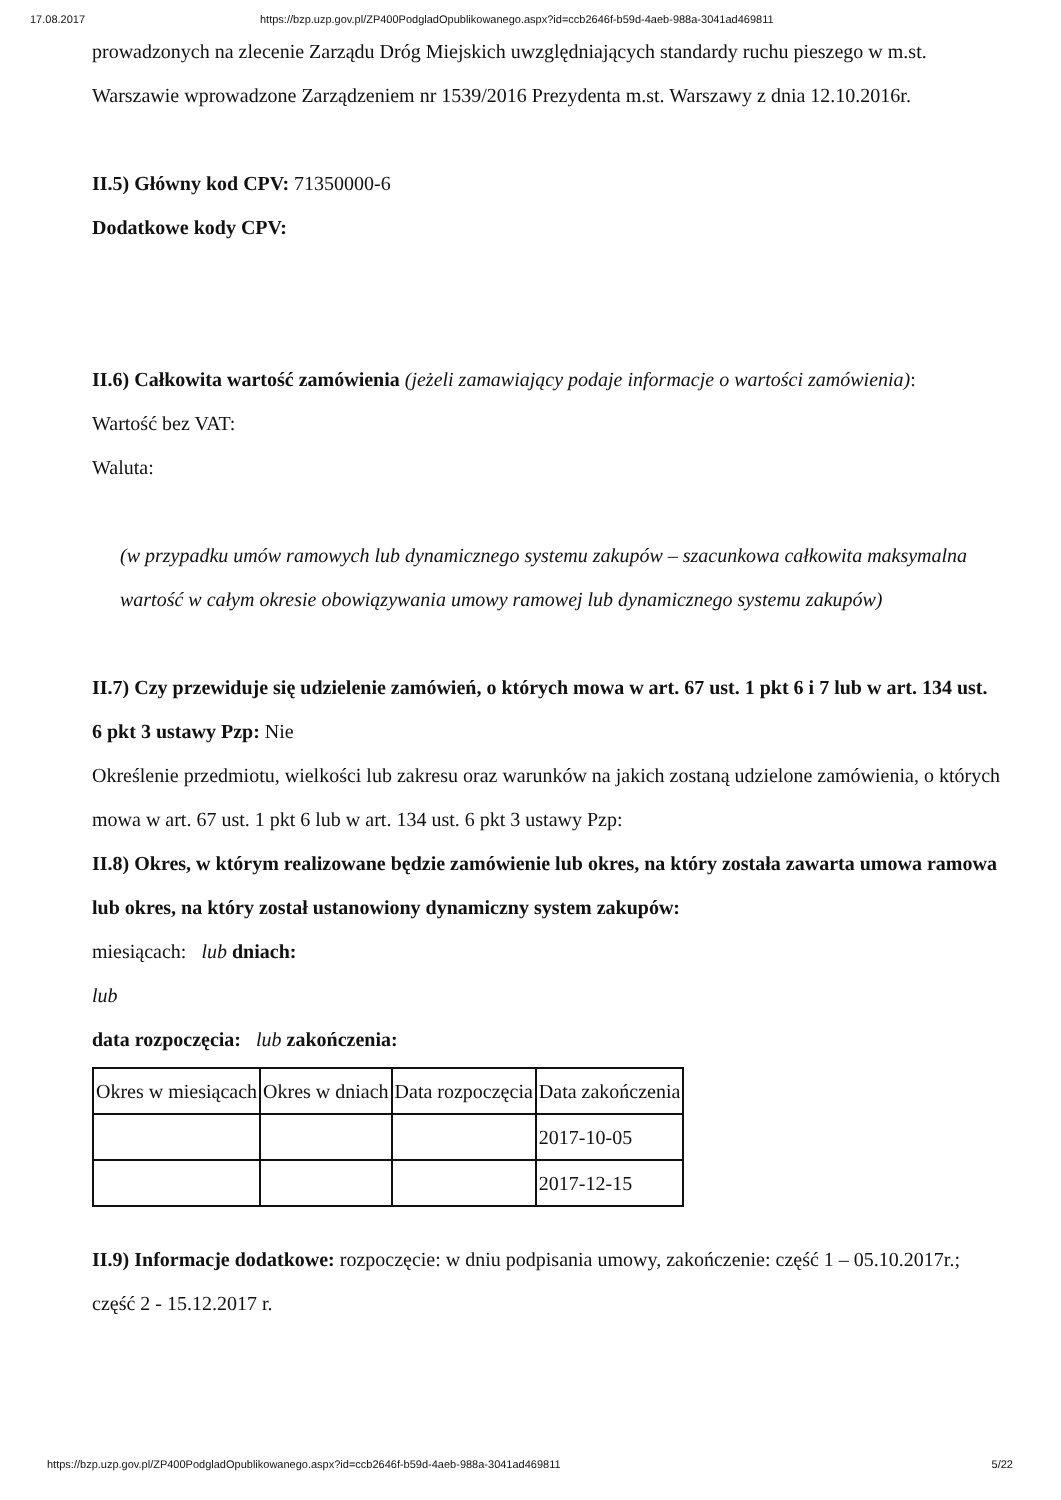17.08.2017 https://bzp.uzp.gov.pl/ZP400PodgladOpublikowanego.aspx?id=ccb2646f-b59d-4aeb-988a-3041ad469811
prowadzonych na zlecenie Zarządu Dróg Miejskich uwzględniających standardy ruchu pieszego w m.st. Warszawie wprowadzone Zarządzeniem nr 1539/2016 Prezydenta m.st. Warszawy z dnia 12.10.2016r.
II.5) Główny kod CPV: 71350000-6
Dodatkowe kody CPV:
II.6) Całkowita wartość zamówienia (jeżeli zamawiający podaje informacje o wartości zamówienia):
Wartość bez VAT:
Waluta:
(w przypadku umów ramowych lub dynamicznego systemu zakupów – szacunkowa całkowita maksymalna wartość w całym okresie obowiązywania umowy ramowej lub dynamicznego systemu zakupów)
II.7) Czy przewiduje się udzielenie zamówień, o których mowa w art. 67 ust. 1 pkt 6 i 7 lub w art. 134 ust. 6 pkt 3 ustawy Pzp: Nie
Określenie przedmiotu, wielkości lub zakresu oraz warunków na jakich zostaną udzielone zamówienia, o których mowa w art. 67 ust. 1 pkt 6 lub w art. 134 ust. 6 pkt 3 ustawy Pzp:
II.8) Okres, w którym realizowane będzie zamówienie lub okres, na który została zawarta umowa ramowa lub okres, na który został ustanowiony dynamiczny system zakupów:
miesiącach: lub dniach:
lub
data rozpoczęcia: lub zakończenia:
| Okres w miesiącach | Okres w dniach | Data rozpoczęcia | Data zakończenia |
| | | | 2017-10-05 |
| | | | 2017-12-15 |
II.9) Informacje dodatkowe: rozpoczęcie: w dniu podpisania umowy, zakończenie: część 1 – 05.10.2017r.; część 2 - 15.12.2017 r.
https://bzp.uzp.gov.pl/ZP400PodgladOpublikowanego.aspx?id=ccb2646f-b59d-4aeb-988a-3041ad469811 5/22